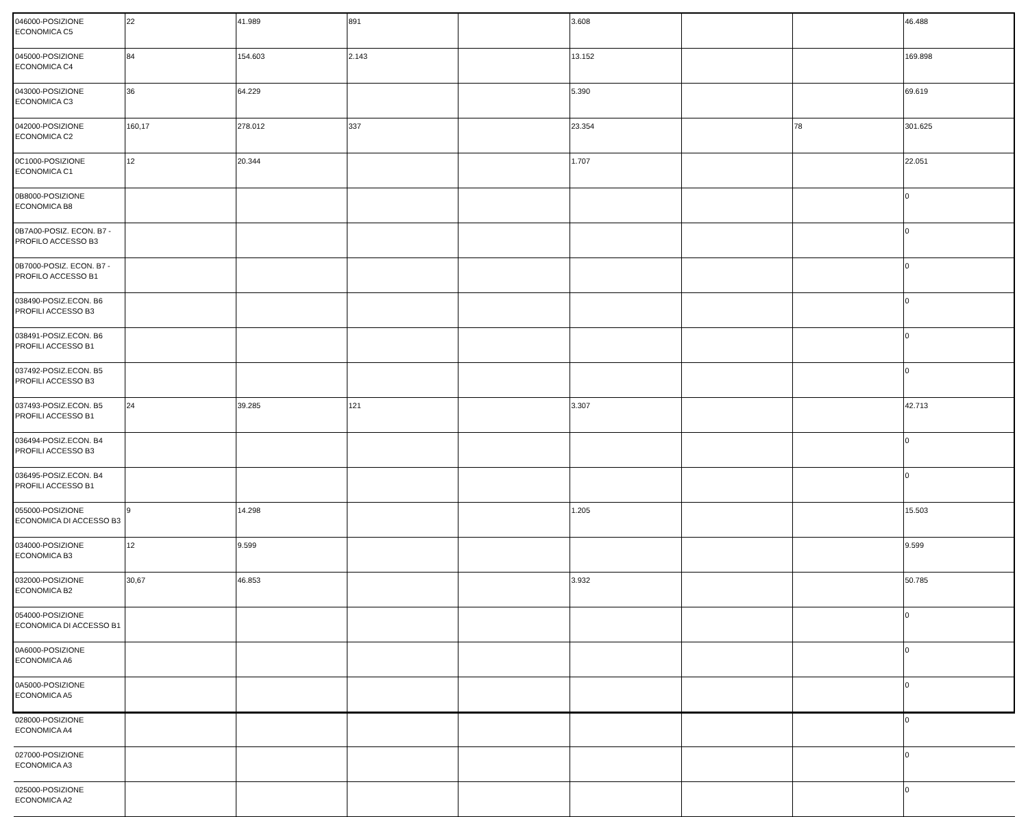| 046000-POSIZIONE ECONOMICA C5 | 22 | 41.989 | 891 | | 3.608 | | | 46.488 |
| 045000-POSIZIONE ECONOMICA C4 | 84 | 154.603 | 2.143 | | 13.152 | | | 169.898 |
| 043000-POSIZIONE ECONOMICA C3 | 36 | 64.229 | | | 5.390 | | | 69.619 |
| 042000-POSIZIONE ECONOMICA C2 | 160,17 | 278.012 | 337 | | 23.354 | | 78 | 301.625 |
| 0C1000-POSIZIONE ECONOMICA C1 | 12 | 20.344 | | | 1.707 | | | 22.051 |
| 0B8000-POSIZIONE ECONOMICA B8 | | | | | | | | 0 |
| 0B7A00-POSIZ. ECON. B7 - PROFILO ACCESSO B3 | | | | | | | | 0 |
| 0B7000-POSIZ. ECON. B7 - PROFILO ACCESSO B1 | | | | | | | | 0 |
| 038490-POSIZ.ECON. B6 PROFILI ACCESSO B3 | | | | | | | | 0 |
| 038491-POSIZ.ECON. B6 PROFILI ACCESSO B1 | | | | | | | | 0 |
| 037492-POSIZ.ECON. B5 PROFILI ACCESSO B3 | | | | | | | | 0 |
| 037493-POSIZ.ECON. B5 PROFILI ACCESSO B1 | 24 | 39.285 | 121 | | 3.307 | | | 42.713 |
| 036494-POSIZ.ECON. B4 PROFILI ACCESSO B3 | | | | | | | | 0 |
| 036495-POSIZ.ECON. B4 PROFILI ACCESSO B1 | | | | | | | | 0 |
| 055000-POSIZIONE ECONOMICA DI ACCESSO B3 | 9 | 14.298 | | | 1.205 | | | 15.503 |
| 034000-POSIZIONE ECONOMICA B3 | 12 | 9.599 | | | | | | 9.599 |
| 032000-POSIZIONE ECONOMICA B2 | 30,67 | 46.853 | | | 3.932 | | | 50.785 |
| 054000-POSIZIONE ECONOMICA DI ACCESSO B1 | | | | | | | | 0 |
| 0A6000-POSIZIONE ECONOMICA A6 | | | | | | | | 0 |
| 0A5000-POSIZIONE ECONOMICA A5 | | | | | | | | 0 |
| 028000-POSIZIONE ECONOMICA A4 | | | | | | | | 0 |
| 027000-POSIZIONE ECONOMICA A3 | | | | | | | | 0 |
| 025000-POSIZIONE ECONOMICA A2 | | | | | | | | 0 |